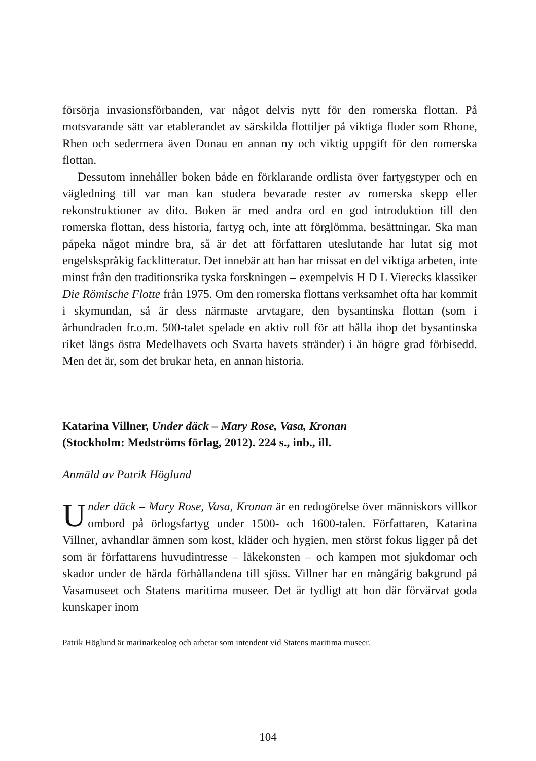försörja invasionsförbanden, var något delvis nytt för den romerska flottan. På motsvarande sätt var etablerandet av särskilda flottiljer på viktiga floder som Rhone, Rhen och sedermera även Donau en annan ny och viktig uppgift för den romerska flottan.
Dessutom innehåller boken både en förklarande ordlista över fartygstyper och en vägledning till var man kan studera bevarade rester av romerska skepp eller rekonstruktioner av dito. Boken är med andra ord en god introduktion till den romerska flottan, dess historia, fartyg och, inte att förglömma, besättningar. Ska man påpeka något mindre bra, så är det att författaren uteslutande har lutat sig mot engelskspråkig facklitteratur. Det innebär att han har missat en del viktiga arbeten, inte minst från den traditionsrika tyska forskningen – exempelvis H D L Vierecks klassiker Die Römische Flotte från 1975. Om den romerska flottans verksamhet ofta har kommit i skymundan, så är dess närmaste arvtagare, den bysantinska flottan (som i århundraden fr.o.m. 500-talet spelade en aktiv roll för att hålla ihop det bysantinska riket längs östra Medelhavets och Svarta havets stränder) i än högre grad förbisedd. Men det är, som det brukar heta, en annan historia.
Katarina Villner, Under däck – Mary Rose, Vasa, Kronan
(Stockholm: Medströms förlag, 2012). 224 s., inb., ill.
Anmäld av Patrik Höglund
Under däck – Mary Rose, Vasa, Kronan är en redogörelse över människors villkor ombord på örlogsfartyg under 1500- och 1600-talen. Författaren, Katarina Villner, avhandlar ämnen som kost, kläder och hygien, men störst fokus ligger på det som är författarens huvudintresse – läkekonsten – och kampen mot sjukdomar och skador under de hårda förhållandena till sjöss. Villner har en mångårig bakgrund på Vasamuseet och Statens maritima museer. Det är tydligt att hon där förvärvat goda kunskaper inom
Patrik Höglund är marinarkeolog och arbetar som intendent vid Statens maritima museer.
104